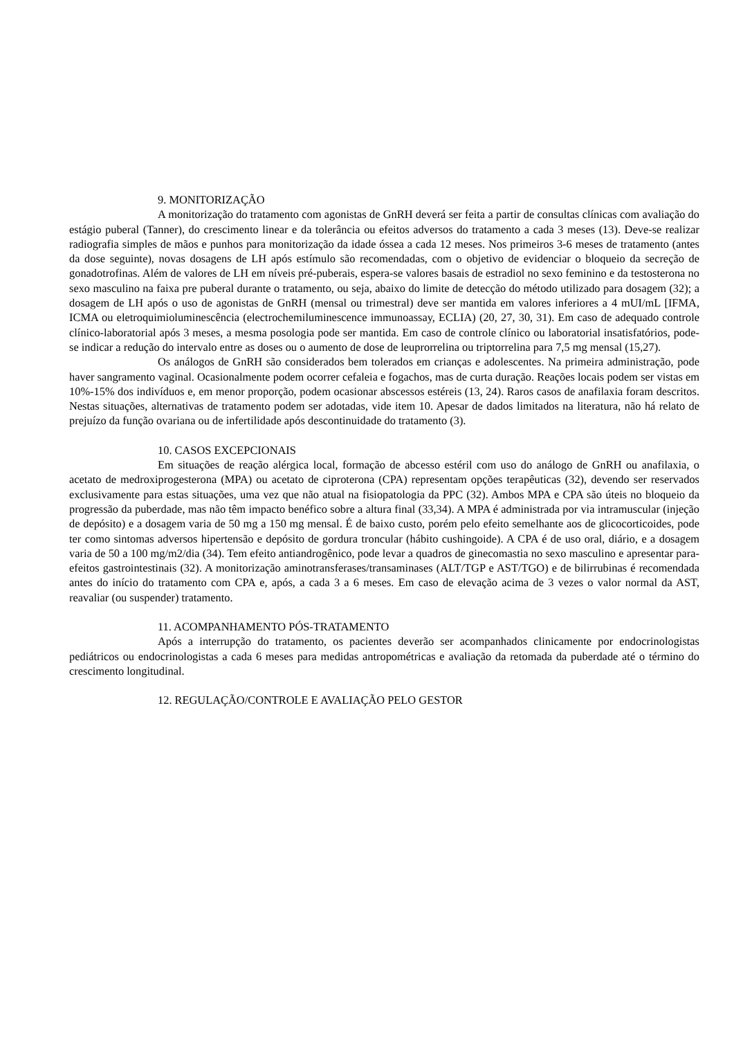9. MONITORIZAÇÃO
A monitorização do tratamento com agonistas de GnRH deverá ser feita a partir de consultas clínicas com avaliação do estágio puberal (Tanner), do crescimento linear e da tolerância ou efeitos adversos do tratamento a cada 3 meses (13). Deve-se realizar radiografia simples de mãos e punhos para monitorização da idade óssea a cada 12 meses. Nos primeiros 3-6 meses de tratamento (antes da dose seguinte), novas dosagens de LH após estímulo são recomendadas, com o objetivo de evidenciar o bloqueio da secreção de gonadotrofinas. Além de valores de LH em níveis pré-puberais, espera-se valores basais de estradiol no sexo feminino e da testosterona no sexo masculino na faixa pre puberal durante o tratamento, ou seja, abaixo do limite de detecção do método utilizado para dosagem (32); a dosagem de LH após o uso de agonistas de GnRH (mensal ou trimestral) deve ser mantida em valores inferiores a 4 mUI/mL [IFMA, ICMA ou eletroquimioluminescência (electrochemiluminescence immunoassay, ECLIA) (20, 27, 30, 31). Em caso de adequado controle clínico-laboratorial após 3 meses, a mesma posologia pode ser mantida. Em caso de controle clínico ou laboratorial insatisfatórios, pode-se indicar a redução do intervalo entre as doses ou o aumento de dose de leuprorrelina ou triptorrelina para 7,5 mg mensal (15,27).
Os análogos de GnRH são considerados bem tolerados em crianças e adolescentes. Na primeira administração, pode haver sangramento vaginal. Ocasionalmente podem ocorrer cefaleia e fogachos, mas de curta duração. Reações locais podem ser vistas em 10%-15% dos indivíduos e, em menor proporção, podem ocasionar abscessos estéreis (13, 24). Raros casos de anafilaxia foram descritos. Nestas situações, alternativas de tratamento podem ser adotadas, vide item 10. Apesar de dados limitados na literatura, não há relato de prejuízo da função ovariana ou de infertilidade após descontinuidade do tratamento (3).
10. CASOS EXCEPCIONAIS
Em situações de reação alérgica local, formação de abcesso estéril com uso do análogo de GnRH ou anafilaxia, o acetato de medroxiprogesterona (MPA) ou acetato de ciproterona (CPA) representam opções terapêuticas (32), devendo ser reservados exclusivamente para estas situações, uma vez que não atual na fisiopatologia da PPC (32). Ambos MPA e CPA são úteis no bloqueio da progressão da puberdade, mas não têm impacto benéfico sobre a altura final (33,34). A MPA é administrada por via intramuscular (injeção de depósito) e a dosagem varia de 50 mg a 150 mg mensal. É de baixo custo, porém pelo efeito semelhante aos de glicocorticoides, pode ter como sintomas adversos hipertensão e depósito de gordura troncular (hábito cushingoide). A CPA é de uso oral, diário, e a dosagem varia de 50 a 100 mg/m2/dia (34). Tem efeito antiandrogênico, pode levar a quadros de ginecomastia no sexo masculino e apresentar para-efeitos gastrointestinais (32). A monitorização aminotransferases/transaminases (ALT/TGP e AST/TGO) e de bilirrubinas é recomendada antes do início do tratamento com CPA e, após, a cada 3 a 6 meses. Em caso de elevação acima de 3 vezes o valor normal da AST, reavaliar (ou suspender) tratamento.
11. ACOMPANHAMENTO PÓS-TRATAMENTO
Após a interrupção do tratamento, os pacientes deverão ser acompanhados clinicamente por endocrinologistas pediátricos ou endocrinologistas a cada 6 meses para medidas antropométricas e avaliação da retomada da puberdade até o término do crescimento longitudinal.
12. REGULAÇÃO/CONTROLE E AVALIAÇÃO PELO GESTOR